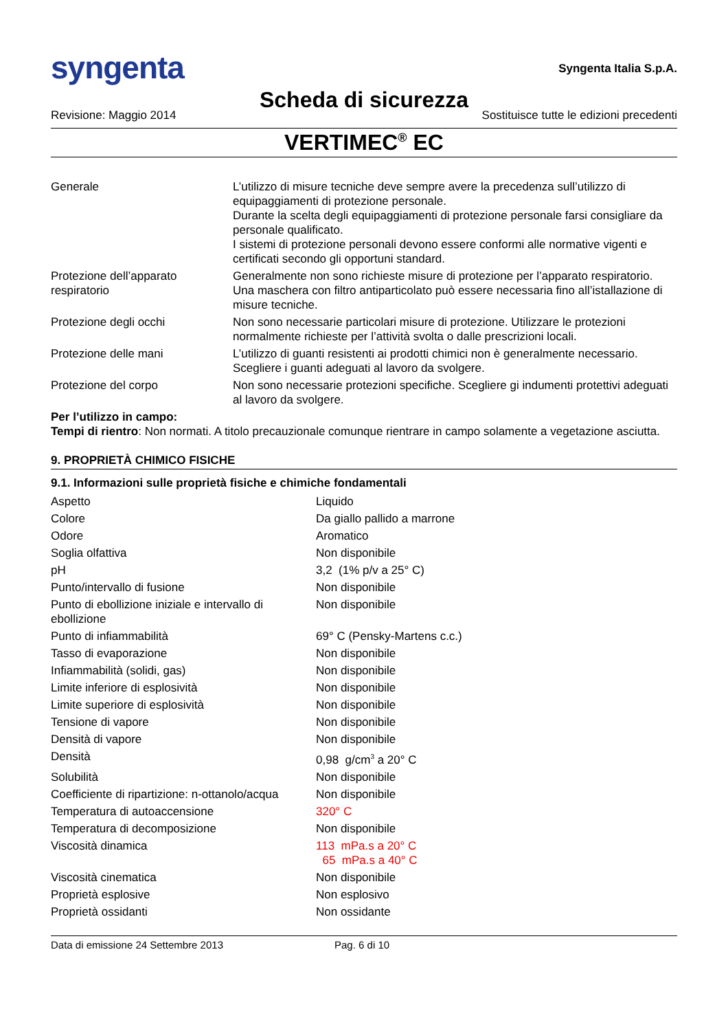syngenta
Syngenta Italia S.p.A.
Scheda di sicurezza
Revisione: Maggio 2014 Sostituisce tutte le edizioni precedenti
VERTIMEC<sup>®</sup> EC
| Generale | L’utilizzo di misure tecniche deve sempre avere la precedenza sull’utilizzo di equipaggiamenti di protezione personale. Durante la scelta degli equipaggiamenti di protezione personale farsi consigliare da personale qualificato. I sistemi di protezione personali devono essere conformi alle normative vigenti e certificati secondo gli opportuni standard. |
| Protezione dell’apparato respiratorio | Generalmente non sono richieste misure di protezione per l’apparato respiratorio. Una maschera con filtro antiparticolato può essere necessaria fino all’istallazione di misure tecniche. |
| Protezione degli occhi | Non sono necessarie particolari misure di protezione. Utilizzare le protezioni normalmente richieste per l’attività svolta o dalle prescrizioni locali. |
| Protezione delle mani | L’utilizzo di guanti resistenti ai prodotti chimici non è generalmente necessario. Scegliere i guanti adeguati al lavoro da svolgere. |
| Protezione del corpo | Non sono necessarie protezioni specifiche. Scegliere gi indumenti protettivi adeguati al lavoro da svolgere. |
Per l’utilizzo in campo:
Tempi di rientro: Non normati. A titolo precauzionale comunque rientrare in campo solamente a vegetazione asciutta.
9. PROPRIETÀ CHIMICO FISICHE
9.1. Informazioni sulle proprietà fisiche e chimiche fondamentali
| Aspetto | Liquido |
| Colore | Da giallo pallido a marrone |
| Odore | Aromatico |
| Soglia olfattiva | Non disponibile |
| pH | 3,2 (1% p/v a 25° C) |
| Punto/intervallo di fusione | Non disponibile |
| Punto di ebollizione iniziale e intervallo di ebollizione | Non disponibile |
| Punto di infiammabilità | 69° C (Pensky-Martens c.c.) |
| Tasso di evaporazione | Non disponibile |
| Infiammabilità (solidi, gas) | Non disponibile |
| Limite inferiore di esplosività | Non disponibile |
| Limite superiore di esplosività | Non disponibile |
| Tensione di vapore | Non disponibile |
| Densità di vapore | Non disponibile |
| Densità | 0,98 g/cm<sup>3</sup> a 20° C |
| Solubilità | Non disponibile |
| Coefficiente di ripartizione: n-ottanolo/acqua | Non disponibile |
| Temperatura di autoaccensione | 320° C |
| Temperatura di decomposizione | Non disponibile |
| Viscosità dinamica | 113 mPa.s a 20° C 65 mPa.s a 40° C |
| Viscosità cinematica | Non disponibile |
| Proprietà esplosive | Non esplosivo |
| Proprietà ossidanti | Non ossidante |
Data di emissione 24 Settembre 2013 Pag. 6 di 10